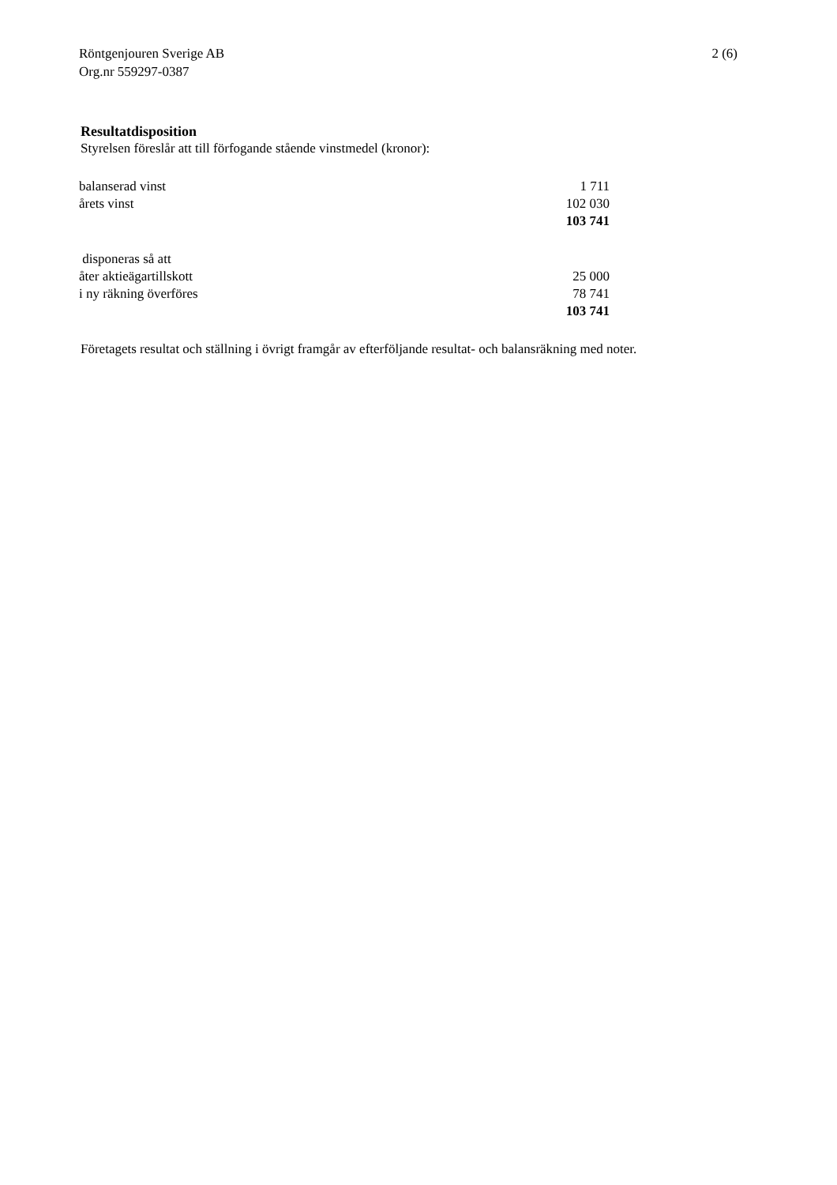2 (6) Röntgenjouren Sverige AB
Org.nr 559297-0387
Resultatdisposition
Styrelsen föreslår att till förfogande stående vinstmedel (kronor):
| balanserad vinst | 1 711 |
| årets vinst | 102 030 |
| | 103 741 |
| disponeras så att | |
| åter aktieägartillskott | 25 000 |
| i ny räkning överföres | 78 741 |
| | 103 741 |
Företagets resultat och ställning i övrigt framgår av efterföljande resultat- och balansräkning med noter.